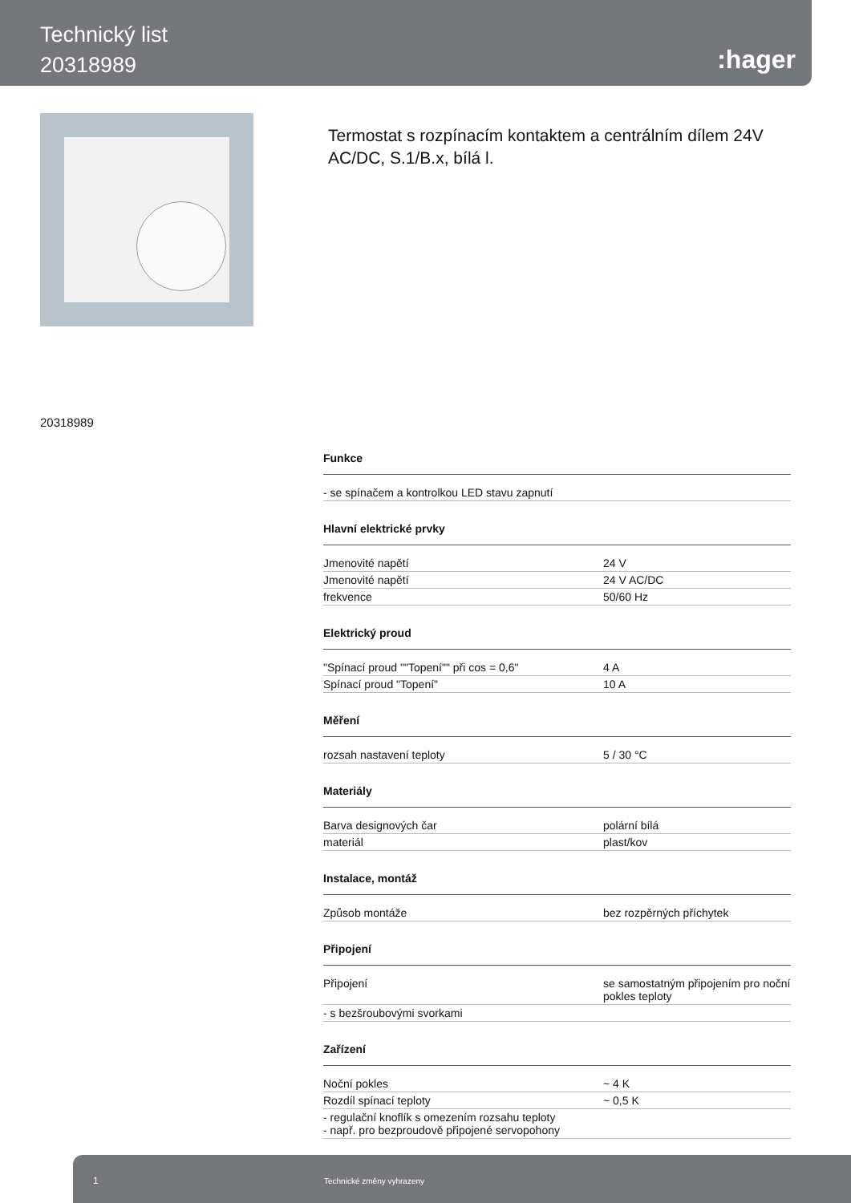Technický list
20318989
:hager
Termostat s rozpínacím kontaktem a centrálním dílem 24V AC/DC, S.1/B.x, bílá l.
20318989
Funkce
| - se spínačem a kontrolkou LED stavu zapnutí |
Hlavní elektrické prvky
| Jmenovité napětí | 24 V |
| Jmenovité napětí | 24 V AC/DC |
| frekvence | 50/60 Hz |
Elektrický proud
| "Spínací proud ""Topení"" při cos = 0,6" | 4 A |
| Spínací proud "Topení" | 10 A |
Měření
| rozsah nastavení teploty | 5 / 30 °C |
Materiály
| Barva designových čar | polární bílá |
| materiál | plast/kov |
Instalace, montáž
| Způsob montáže | bez rozpěrných příchytek |
Připojení
| Připojení | se samostatným připojením pro noční pokles teploty |
| - s bezšroubovými svorkami | |
Zařízení
| Noční pokles | ~ 4 K |
| Rozdíl spínací teploty | ~ 0,5 K |
| - regulační knoflík s omezením rozsahu teploty - např. pro bezproudově připojené servopohony | |
1 Technické změny vyhrazeny